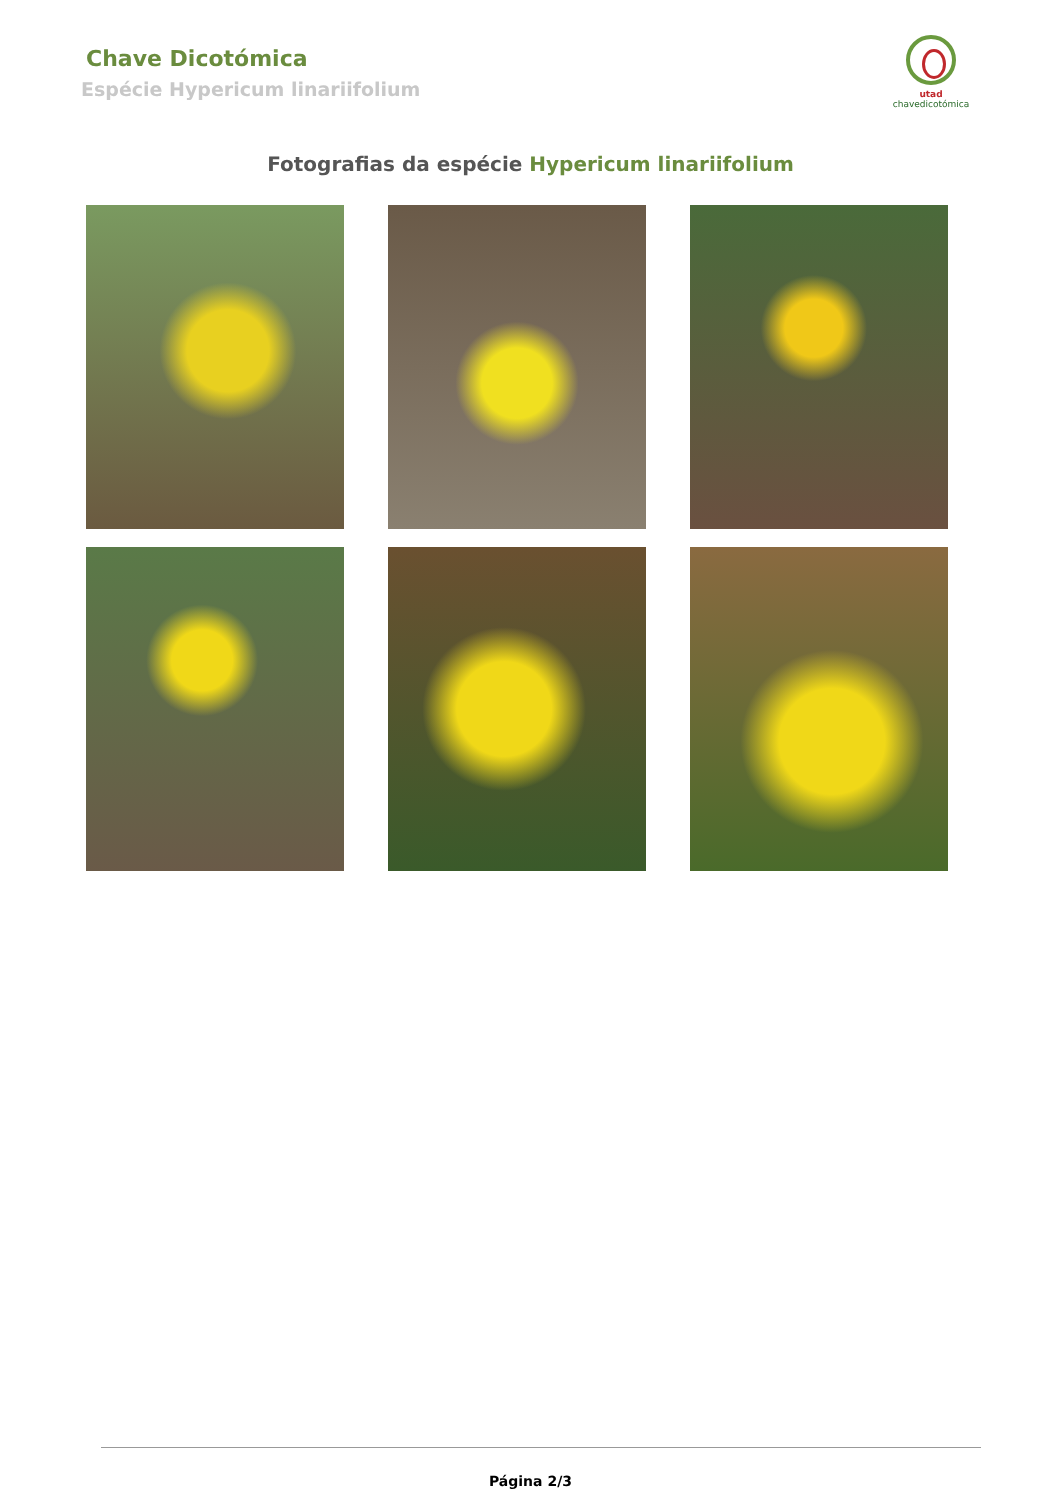Chave Dicotómica
Espécie Hypericum linariifolium
utad
chavedicotómica
Fotografias da espécie Hypericum linariifolium
Página 2/3